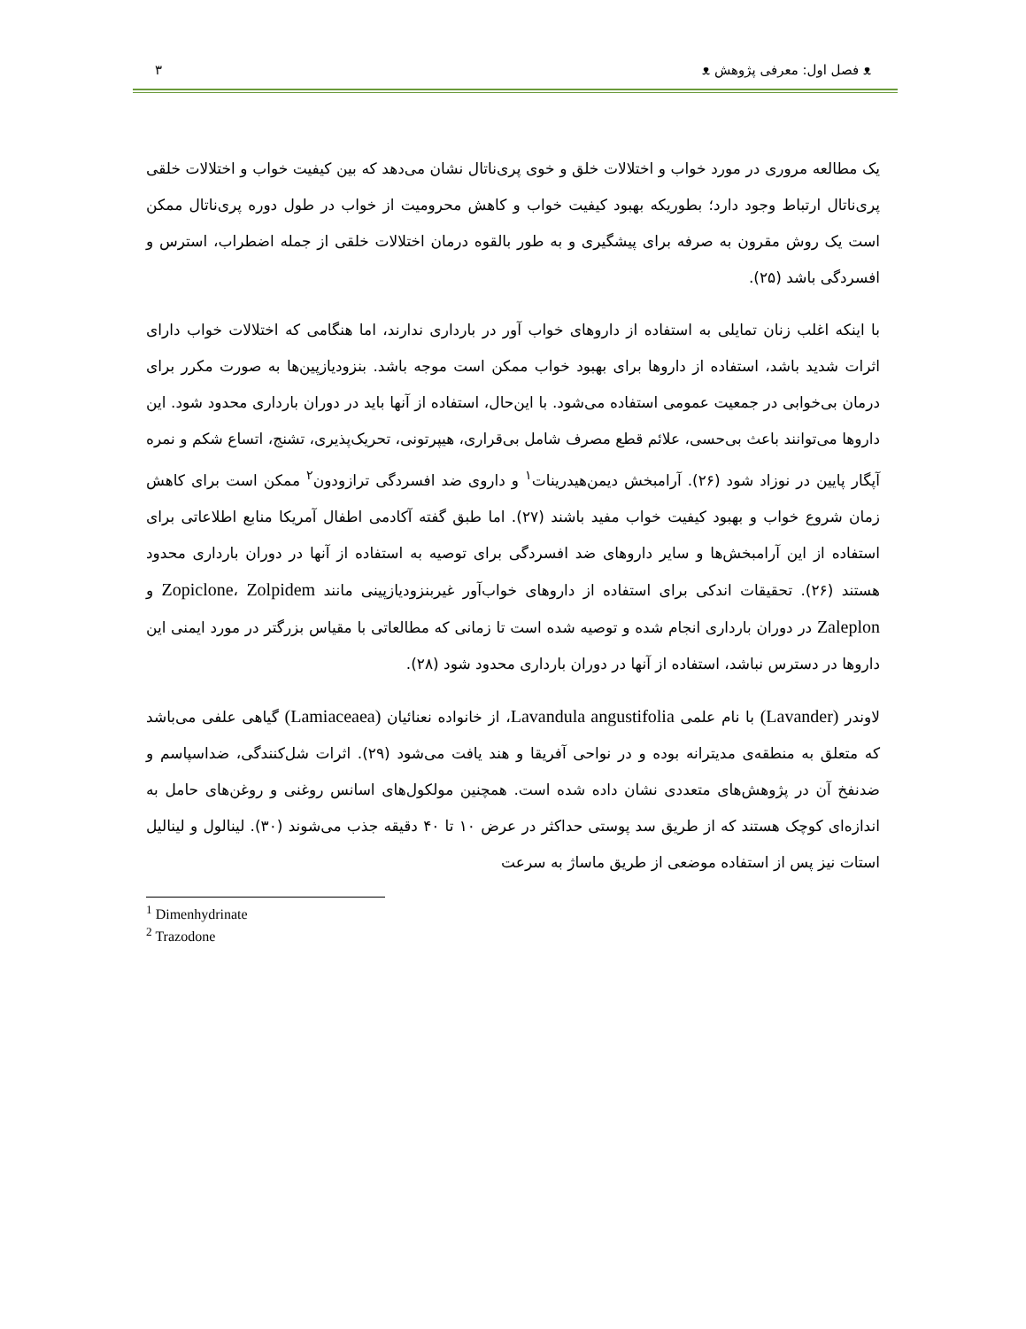ᴥ فصل اول: معرفی پژوهش ᴥ ۳
یک مطالعه مروری در مورد خواب و اختلالات خلق و خوی پری‌ناتال نشان می‌دهد که بین کیفیت خواب و اختلالات خلقی پری‌ناتال ارتباط وجود دارد؛ بطوریکه بهبود کیفیت خواب و کاهش محرومیت از خواب در طول دوره پری‌ناتال ممکن است یک روش مقرون به صرفه برای پیشگیری و به طور بالقوه درمان اختلالات خلقی از جمله اضطراب، استرس و افسردگی باشد (۲۵).
با اینکه اغلب زنان تمایلی به استفاده از داروهای خواب آور در بارداری ندارند، اما هنگامی که اختلالات خواب دارای اثرات شدید باشد، استفاده از داروها برای بهبود خواب ممکن است موجه باشد. بنزودیازپین‌ها به صورت مکرر برای درمان بی‌خوابی در جمعیت عمومی استفاده می‌شود. با این‌حال، استفاده از آنها باید در دوران بارداری محدود شود. این داروها می‌توانند باعث بی‌حسی، علائم قطع مصرف شامل بی‌قراری، هیپرتونی، تحریک‌پذیری، تشنج، اتساع شکم و نمره آپگار پایین در نوزاد شود (۲۶). آرامبخش دیمن‌هیدرینات<sup>۱</sup> و داروی ضد افسردگی ترازودون<sup>۲</sup> ممکن است برای کاهش زمان شروع خواب و بهبود کیفیت خواب مفید باشند (۲۷). اما طبق گفته آکادمی اطفال آمریکا منابع اطلاعاتی برای استفاده از این آرامبخش‌ها و سایر داروهای ضد افسردگی برای توصیه به استفاده از آنها در دوران بارداری محدود هستند (۲۶). تحقیقات اندکی برای استفاده از داروهای خواب‌آور غیربنزودیازپینی مانند Zopiclone، Zolpidem و Zaleplon در دوران بارداری انجام شده و توصیه شده است تا زمانی که مطالعاتی با مقیاس بزرگتر در مورد ایمنی این داروها در دسترس نباشد، استفاده از آنها در دوران بارداری محدود شود (۲۸).
لاوندر (Lavander) با نام علمی Lavandula angustifolia، از خانواده نعنائیان (Lamiaceaea) گیاهی علفی می‌باشد که متعلق به منطقه‌ی مدیترانه بوده و در نواحی آفریقا و هند یافت می‌شود (۲۹). اثرات شل‌کنندگی، ضداسپاسم و ضدنفخ آن در پژوهش‌های متعددی نشان داده شده است. همچنین مولکول‌های اسانس روغنی و روغن‌های حامل به اندازه‌ای کوچک هستند که از طریق سد پوستی حداکثر در عرض ۱۰ تا ۴۰ دقیقه جذب می‌شوند (۳۰). لینالول و لینالیل استات نیز پس از استفاده موضعی از طریق ماساژ به سرعت
<sup>1</sup> Dimenhydrinate
<sup>2</sup> Trazodone